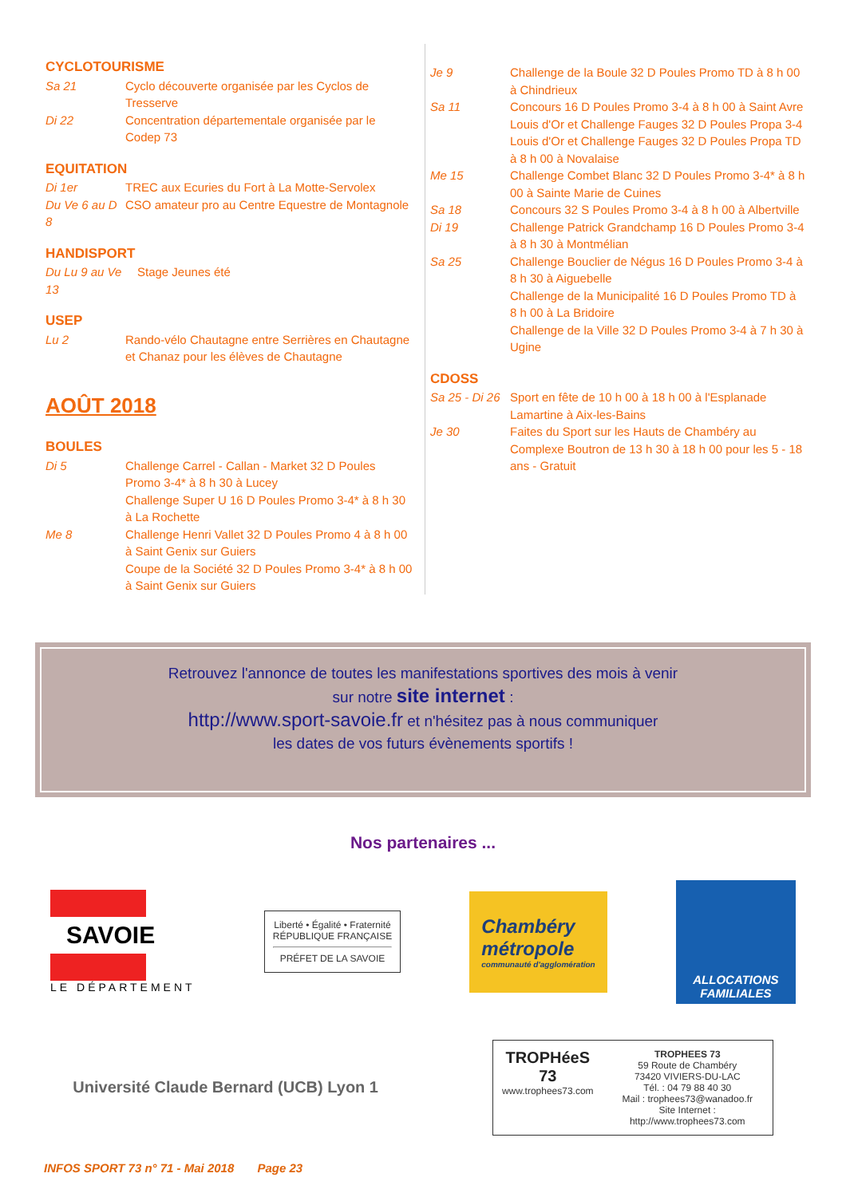CYCLOTOURISME
Sa 21 Cyclo découverte organisée par les Cyclos de Tresserve
Di 22 Concentration départementale organisée par le Codep 73
EQUITATION
Di 1er TREC aux Ecuries du Fort à La Motte-Servolex
Du Ve 6 au D 8 CSO amateur pro au Centre Equestre de Montagnole
HANDISPORT
Du Lu 9 au Ve 13 Stage Jeunes été
USEP
Lu 2 Rando-vélo Chautagne entre Serrières en Chautagne et Chanaz pour les élèves de Chautagne
AOÛT 2018
BOULES
Di 5 Challenge Carrel - Callan - Market 32 D Poules Promo 3-4* à 8 h 30 à Lucey
Challenge Super U 16 D Poules Promo 3-4* à 8 h 30 à La Rochette
Me 8 Challenge Henri Vallet 32 D Poules Promo 4 à 8 h 00 à Saint Genix sur Guiers
Coupe de la Société 32 D Poules Promo 3-4* à 8 h 00 à Saint Genix sur Guiers
Je 9 Challenge de la Boule 32 D Poules Promo TD à 8 h 00 à Chindrieux
Sa 11 Concours 16 D Poules Promo 3-4 à 8 h 00 à Saint Avre
Louis d'Or et Challenge Fauges 32 D Poules Propa 3-4
Louis d'Or et Challenge Fauges 32 D Poules Propa TD à 8 h 00 à Novalaise
Me 15 Challenge Combet Blanc 32 D Poules Promo 3-4* à 8 h 00 à Sainte Marie de Cuines
Sa 18 Concours 32 S Poules Promo 3-4 à 8 h 00 à Albertville
Di 19 Challenge Patrick Grandchamp 16 D Poules Promo 3-4 à 8 h 30 à Montmélian
Sa 25 Challenge Bouclier de Négus 16 D Poules Promo 3-4 à 8 h 30 à Aiguebelle
Challenge de la Municipalité 16 D Poules Promo TD à 8 h 00 à La Bridoire
Challenge de la Ville 32 D Poules Promo 3-4 à 7 h 30 à Ugine
CDOSS
Sa 25 - Di 26 Sport en fête de 10 h 00 à 18 h 00 à l'Esplanade Lamartine à Aix-les-Bains
Je 30 Faites du Sport sur les Hauts de Chambéry au Complexe Boutron de 13 h 30 à 18 h 00 pour les 5 - 18 ans - Gratuit
Retrouvez l'annonce de toutes les manifestations sportives des mois à venir
sur notre site internet :
http://www.sport-savoie.fr et n'hésitez pas à nous communiquer
les dates de vos futurs évènements sportifs !
Nos partenaires ...
SAVOIE
LE DÉPARTEMENT
Liberté • Égalité • Fraternité
RÉPUBLIQUE FRANÇAISE
PRÉFET DE LA SAVOIE
Chambéry
métropole
communauté d'agglomération
ALLOCATIONS FAMILIALES
Université Claude Bernard (UCB) Lyon 1
TROPHéeS 73
www.trophees73.com
TROPHEES 73
59 Route de Chambéry
73420 VIVIERS-DU-LAC
Tél. : 04 79 88 40 30
Mail : trophees73@wanadoo.fr
Site Internet : http://www.trophees73.com
INFOS SPORT 73 n° 71 - Mai 2018 Page 23